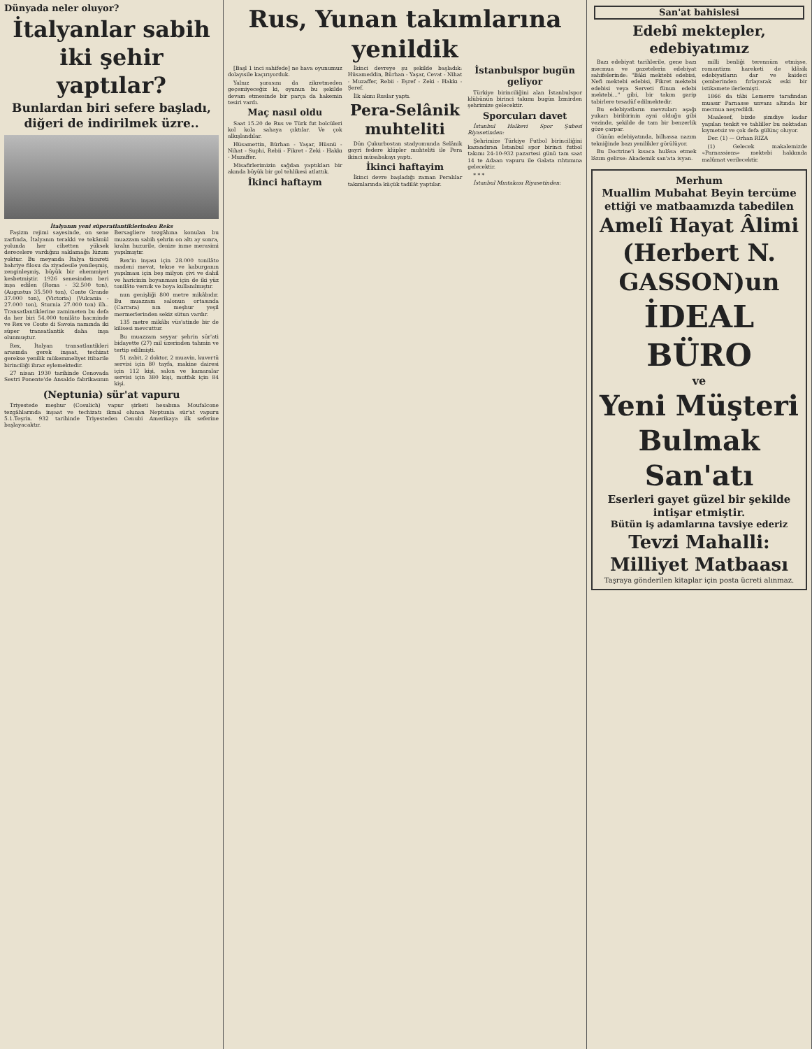Dünyada neler oluyor?
İtalyanlar sabih iki şehir yaptılar?
Bunlardan biri sefere başladı, diğeri de indirilmek üzre..
İtalyanın yeni süperatlantiklerinden Reks
Faşizm rejimi sayesinde, on sene zarfında, İtalyanın terakki ve tekâmül yolunda her cihetten yüksek derecelere vardığını saklamağa lüzum yoktur. Bu meyanda İtalya ticareti bahriye filosu da ziyadesile yenileşmiş, zenginleşmiş, büyük bir ehemmiyet kesbetmiştir. 1926 senesinden beri inşa edilen (Roma - 32.500 ton), (Augustus 35.500 ton), Conte Grande 37.000 ton), (Victoria) (Vulcania - 27.000 ton), Sturnia 27.000 ton) ilh.. Transatlantiklerine zamimeten bu defa da her biri 54.000 tonilâto hacminde ve Rex ve Coute di Savoia namında iki süper transatlantik daha inşa olunmuştur.
Rex, İtalyan transatlantikleri arasında gerek inşaat, techizat gerekse yenilik mükemmeliyet itibarile birinciliği ihraz eylemektedir.
27 nisan 1930 tarihinde Cenovada Sestri Ponente'de Ansaldo fabrikasının Bersagliere tezgâhına konulan bu muazzam sabih şehrin on altı ay sonra, kralın huzurile, denize inme merasimi yapılmıştır.
Rex'in inşası için 28.000 tonilâto madeni mevat, tekne ve kaburganın yapılması için beş milyon çivi ve dahil ve haricinin boyanması için de iki yüz tonilâto vernik ve boya kullanılmıştır.
nun genişliği 800 metre mikâbıdır. Bu muazzam salonun ortasında (Carrara) nın meşhur yeşil mermerlerinden sekiz sütun vardır.
135 metre mikâbı vüs'atinde bir de kilisesi mevcuttur.
Bu muazzam seyyar şehrin sür'ati bidayette (27) mil üzerinden tahmin ve tertip edilmişti.
51 zabit, 2 doktor, 2 muavin, kuvertü servisi için 80 tayfa, makine dairesi için 112 kişi, salon ve kamaralar servisi için 380 kişi, mutfak için 84 kişi.
(Neptunia) sür'at vapuru
Triyestede meşhur (Cosulich) vapur şirketi hesabına Moufalcone tezgâhlarında inşaat ve techizatı ikmal olunan Neptunia sür'at vapuru 5.1.Teşrin. 932 tarihinde Triyesteden Cenubi Amerikaya ilk seferine başlayacaktır.
Rus, Yunan takımlarına yenildik
[Başl 1 inci sahifede] ne hava oyunumuz dolayısile kaçırıyorduk.
Yalnız şurasını da zikretmeden geçemiyeceğiz ki, oyunun bu şekilde devam etmesinde bir parça da hakemin tesiri vardı.
Maç nasıl oldu
Saat 15.20 de Rus ve Türk fut bolcüleri kol kola sahaya çıktılar. Ve çok alkışlandılar.
Hüsamettin, Bürhan - Yaşar, Hüsnü - Nihat - Suphi, Rebii - Fikret - Zeki - Hakkı - Muzaffer.
Misafirlerimizin sağdan yaptıkları bir akında büyük bir gol tehlikesi atlattık.
İkinci haftaym
İkinci devreye şu şekilde başladık: Hüsameddin, Bürhan - Yaşar, Cevat - Nihat - Muzaffer, Rebii - Eşref - Zeki - Hakkı - Şeref.
İlk akını Ruslar yaptı.
Pera-Selânik muhteliti
Dün Çukurbostan stadyomunda Selânik gayri federe klüpler muhteliti ile Pera ikinci müsabakayı yaptı.
İkinci haftayim
İkinci devre başladığı zaman Peralılar takımlarında küçük tadilât yaptılar.
İstanbulspor bugün geliyor
Türkiye birinciliğini alan İstanbulspor klübünün birinci takımı bugün İzmirden şehrimize gelecektir.
Sporcuları davet
İstanbul Halkevi Spor Şubesi Riyasetinden:
Şehrimize Türkiye Futbol birinciliğini kazandıran İstanbul spor birinci futbol takımı 24-10-932 pazartesi günü tam saat 14 te Adaan vapuru ile Galata rıhtımına gelecektir.
* * *
İstanbul Mıntakası Riyasetinden:
San'at bahislesi
Edebî mektepler, edebiyatımız
Bazı edebiyat tarihlerile, gene bazı mecmua ve gazetelerin edebiyat sahifelerinde: "Bâki mektebi edebisi, Nefi mektebi edebisi, Fikret mektebi edebisi veya Serveti fünun edebi mektebi..." gibi, bir takım garip tabirlere tesadüf edilmektedir.
Bu edebiyatların mevzuları aşağı yukarı biribirinin ayni olduğu gibi vezinde, şekilde de tam bir benzerlik göze çarpar.
Günün edebiyatında, bilhassa nazım tekniğinde bazı yenilikler görülüyor.
Bu Doctrine'i kısaca hulâsa etmek lâzım gelirse: Akademik san'ata isyan.
milli benliği terennüm etmişse, romantizm hareketi de klâsik edebiyatların dar ve kaideci çemberinden fırlayarak eski bir istikamete ilerlemişti.
1866 da tâbi Lemerre tarafından muasır Parnasse unvanı altında bir mecmua neşredildi.
Maalesef, bizde şimdiye kadar yapılan tenkit ve tahliller bu noktadan kıymetsiz ve çok defa gülünç oluyor.
Der. (1) — Orhan RIZA
(1) Gelecek makalemizde «Parnassiens» mektebi hakkında malûmat verilecektir.
Merhum
Muallim Mubahat Beyin tercüme ettiği ve matbaamızda tabedilen
Amelî Hayat Âlimi
(Herbert N. GASSON)un
İDEAL BÜRO
ve
Yeni Müşteri Bulmak San'atı
Eserleri gayet güzel bir şekilde intişar etmiştir.
Bütün iş adamlarına tavsiye ederiz
Tevzi Mahalli: Milliyet Matbaası
Taşraya gönderilen kitaplar için posta ücreti alınmaz.